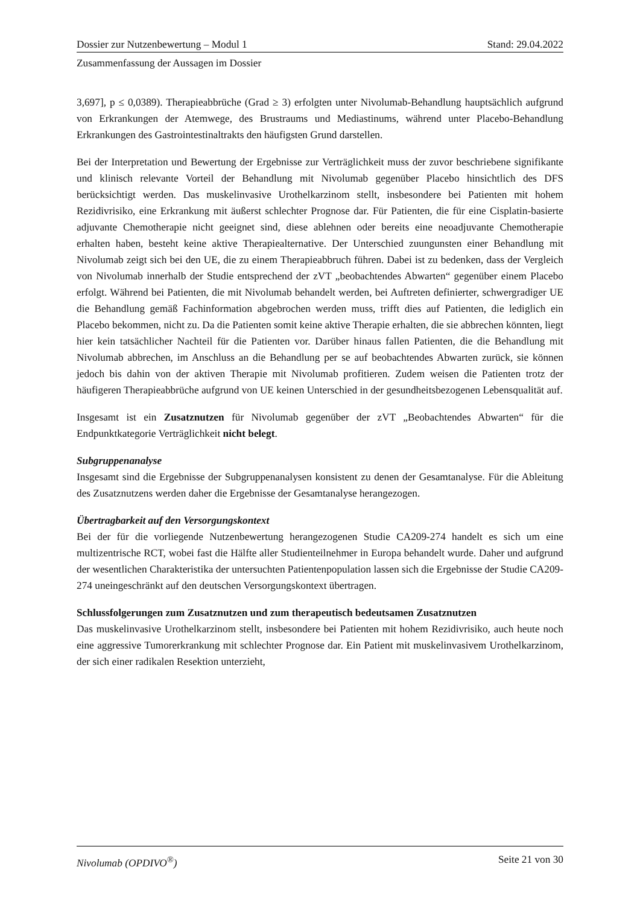Dossier zur Nutzenbewertung – Modul 1 Stand: 29.04.2022
Zusammenfassung der Aussagen im Dossier
3,697], p ≤ 0,0389). Therapieabbrüche (Grad ≥ 3) erfolgten unter Nivolumab-Behandlung hauptsächlich aufgrund von Erkrankungen der Atemwege, des Brustraums und Mediastinums, während unter Placebo-Behandlung Erkrankungen des Gastrointestinaltrakts den häufigsten Grund darstellen.
Bei der Interpretation und Bewertung der Ergebnisse zur Verträglichkeit muss der zuvor beschriebene signifikante und klinisch relevante Vorteil der Behandlung mit Nivolumab gegenüber Placebo hinsichtlich des DFS berücksichtigt werden. Das muskelinvasive Urothelkarzinom stellt, insbesondere bei Patienten mit hohem Rezidivrisiko, eine Erkrankung mit äußerst schlechter Prognose dar. Für Patienten, die für eine Cisplatin-basierte adjuvante Chemotherapie nicht geeignet sind, diese ablehnen oder bereits eine neoadjuvante Chemotherapie erhalten haben, besteht keine aktive Therapiealternative. Der Unterschied zuungunsten einer Behandlung mit Nivolumab zeigt sich bei den UE, die zu einem Therapieabbruch führen. Dabei ist zu bedenken, dass der Vergleich von Nivolumab innerhalb der Studie entsprechend der zVT „beobachtendes Abwarten“ gegenüber einem Placebo erfolgt. Während bei Patienten, die mit Nivolumab behandelt werden, bei Auftreten definierter, schwergradiger UE die Behandlung gemäß Fachinformation abgebrochen werden muss, trifft dies auf Patienten, die lediglich ein Placebo bekommen, nicht zu. Da die Patienten somit keine aktive Therapie erhalten, die sie abbrechen könnten, liegt hier kein tatsächlicher Nachteil für die Patienten vor. Darüber hinaus fallen Patienten, die die Behandlung mit Nivolumab abbrechen, im Anschluss an die Behandlung per se auf beobachtendes Abwarten zurück, sie können jedoch bis dahin von der aktiven Therapie mit Nivolumab profitieren. Zudem weisen die Patienten trotz der häufigeren Therapieabbrüche aufgrund von UE keinen Unterschied in der gesundheitsbezogenen Lebensqualität auf.
Insgesamt ist ein Zusatznutzen für Nivolumab gegenüber der zVT „Beobachtendes Abwarten“ für die Endpunktkategorie Verträglichkeit nicht belegt.
Subgruppenanalyse
Insgesamt sind die Ergebnisse der Subgruppenanalysen konsistent zu denen der Gesamtanalyse. Für die Ableitung des Zusatznutzens werden daher die Ergebnisse der Gesamtanalyse herangezogen.
Übertragbarkeit auf den Versorgungskontext
Bei der für die vorliegende Nutzenbewertung herangezogenen Studie CA209-274 handelt es sich um eine multizentrische RCT, wobei fast die Hälfte aller Studienteilnehmer in Europa behandelt wurde. Daher und aufgrund der wesentlichen Charakteristika der untersuchten Patientenpopulation lassen sich die Ergebnisse der Studie CA209-274 uneingeschränkt auf den deutschen Versorgungskontext übertragen.
Schlussfolgerungen zum Zusatznutzen und zum therapeutisch bedeutsamen Zusatznutzen
Das muskelinvasive Urothelkarzinom stellt, insbesondere bei Patienten mit hohem Rezidivrisiko, auch heute noch eine aggressive Tumorerkrankung mit schlechter Prognose dar. Ein Patient mit muskelinvasivem Urothelkarzinom, der sich einer radikalen Resektion unterzieht,
Nivolumab (OPDIVO<sup>®</sup>) Seite 21 von 30